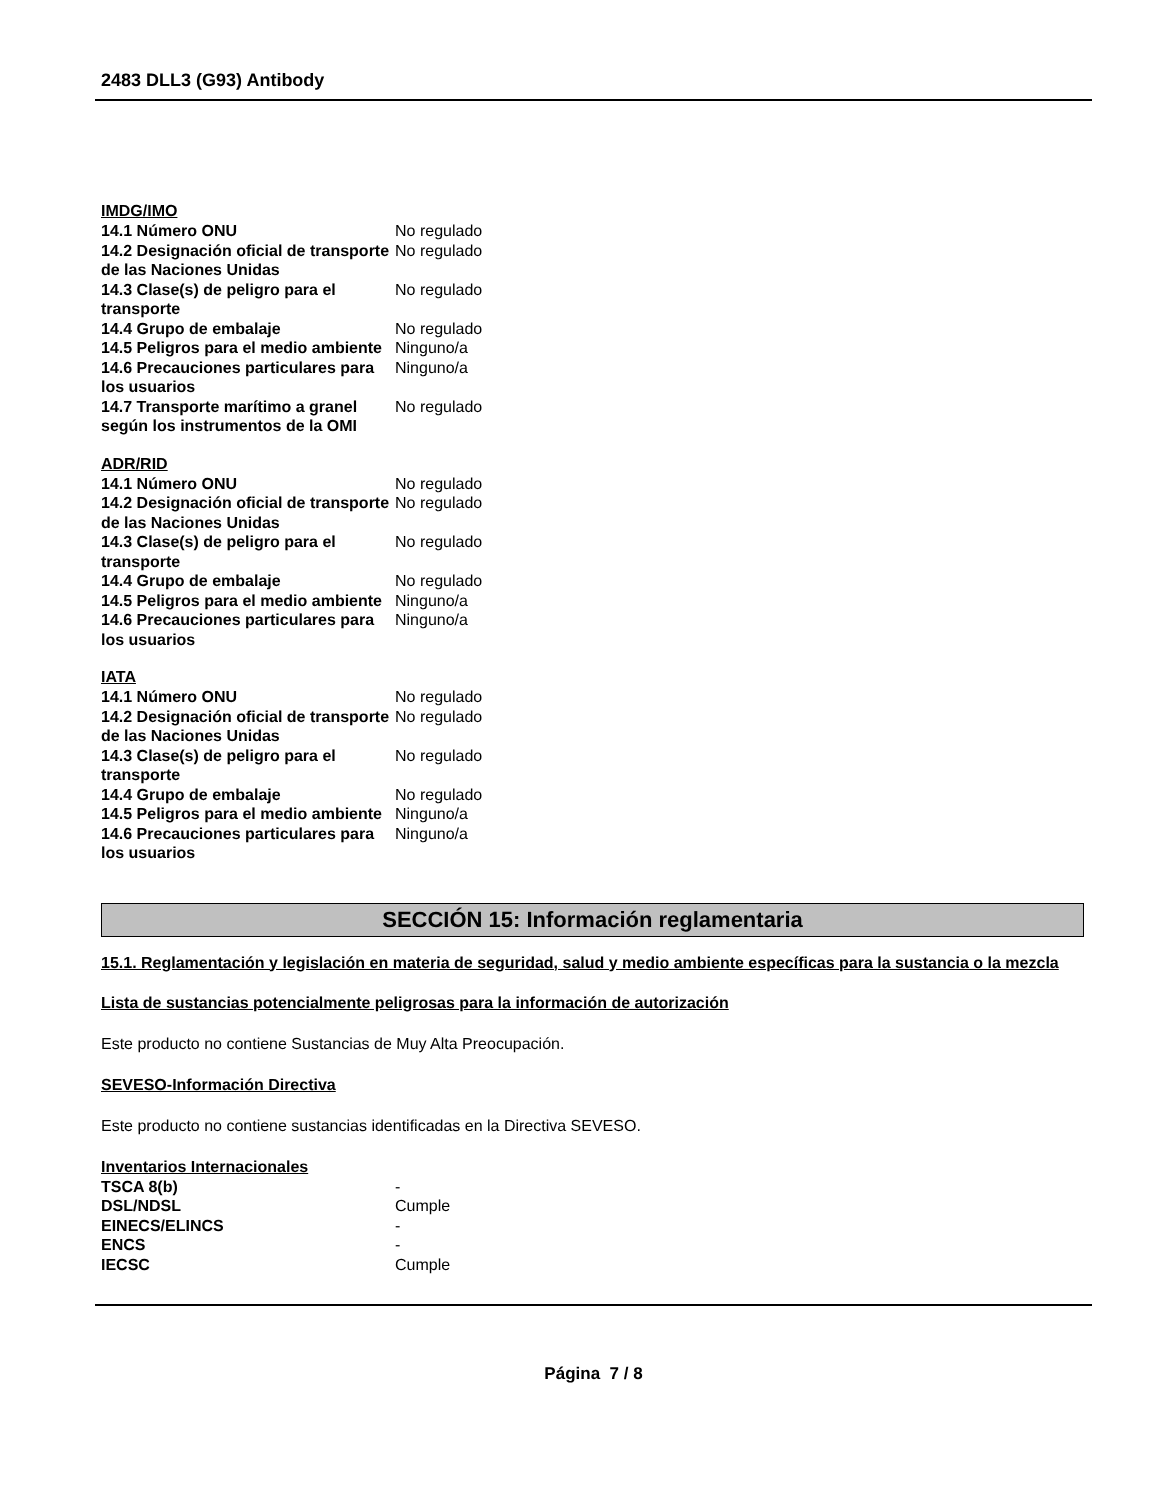2483 DLL3 (G93) Antibody
IMDG/IMO
| 14.1 Número ONU | No regulado |
| 14.2 Designación oficial de transporte de las Naciones Unidas | No regulado |
| 14.3 Clase(s) de peligro para el transporte | No regulado |
| 14.4 Grupo de embalaje | No regulado |
| 14.5 Peligros para el medio ambiente | Ninguno/a |
| 14.6 Precauciones particulares para los usuarios | Ninguno/a |
| 14.7 Transporte marítimo a granel según los instrumentos de la OMI | No regulado |
ADR/RID
| 14.1 Número ONU | No regulado |
| 14.2 Designación oficial de transporte de las Naciones Unidas | No regulado |
| 14.3 Clase(s) de peligro para el transporte | No regulado |
| 14.4 Grupo de embalaje | No regulado |
| 14.5 Peligros para el medio ambiente | Ninguno/a |
| 14.6 Precauciones particulares para los usuarios | Ninguno/a |
IATA
| 14.1 Número ONU | No regulado |
| 14.2 Designación oficial de transporte de las Naciones Unidas | No regulado |
| 14.3 Clase(s) de peligro para el transporte | No regulado |
| 14.4 Grupo de embalaje | No regulado |
| 14.5 Peligros para el medio ambiente | Ninguno/a |
| 14.6 Precauciones particulares para los usuarios | Ninguno/a |
SECCIÓN 15: Información reglamentaria
15.1. Reglamentación y legislación en materia de seguridad, salud y medio ambiente específicas para la sustancia o la mezcla
Lista de sustancias potencialmente peligrosas para la información de autorización
Este producto no contiene Sustancias de Muy Alta Preocupación.
SEVESO-Información Directiva
Este producto no contiene sustancias identificadas en la Directiva SEVESO.
Inventarios Internacionales
| TSCA 8(b) | - |
| DSL/NDSL | Cumple |
| EINECS/ELINCS | - |
| ENCS | - |
| IECSC | Cumple |
Página 7 / 8